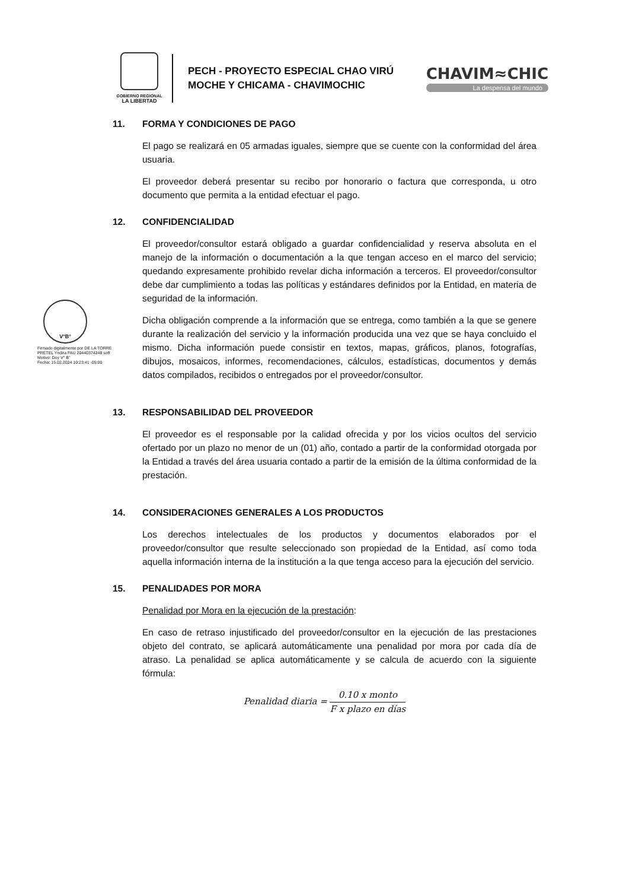GOBIERNO REGIONAL
LA LIBERTAD
PECH - PROYECTO ESPECIAL CHAO VIRÚ
MOCHE Y CHICAMA - CHAVIMOCHIC
CHAVIM≈CHIC
La despensa del mundo
V°B°
Firmado digitalmente por DE LA TORRE PRETEL Yndira FAU 20440374248 soft
Motivo: Doy V° B°
Fecha: 15.02.2024 10:23:41 -05:00
11. FORMA Y CONDICIONES DE PAGO
El pago se realizará en 05 armadas iguales, siempre que se cuente con la conformidad del área usuaria.
El proveedor deberá presentar su recibo por honorario o factura que corresponda, u otro documento que permita a la entidad efectuar el pago.
12. CONFIDENCIALIDAD
El proveedor/consultor estará obligado a guardar confidencialidad y reserva absoluta en el manejo de la información o documentación a la que tengan acceso en el marco del servicio; quedando expresamente prohibido revelar dicha información a terceros. El proveedor/consultor debe dar cumplimiento a todas las políticas y estándares definidos por la Entidad, en materia de seguridad de la información.
Dicha obligación comprende a la información que se entrega, como también a la que se genere durante la realización del servicio y la información producida una vez que se haya concluido el mismo. Dicha información puede consistir en textos, mapas, gráficos, planos, fotografías, dibujos, mosaicos, informes, recomendaciones, cálculos, estadísticas, documentos y demás datos compilados, recibidos o entregados por el proveedor/consultor.
13. RESPONSABILIDAD DEL PROVEEDOR
El proveedor es el responsable por la calidad ofrecida y por los vicios ocultos del servicio ofertado por un plazo no menor de un (01) año, contado a partir de la conformidad otorgada por la Entidad a través del área usuaria contado a partir de la emisión de la última conformidad de la prestación.
14. CONSIDERACIONES GENERALES A LOS PRODUCTOS
Los derechos intelectuales de los productos y documentos elaborados por el proveedor/consultor que resulte seleccionado son propiedad de la Entidad, así como toda aquella información interna de la institución a la que tenga acceso para la ejecución del servicio.
15. PENALIDADES POR MORA
Penalidad por Mora en la ejecución de la prestación:
En caso de retraso injustificado del proveedor/consultor en la ejecución de las prestaciones objeto del contrato, se aplicará automáticamente una penalidad por mora por cada día de atraso. La penalidad se aplica automáticamente y se calcula de acuerdo con la siguiente fórmula:
Penalidad diaria =
0.10 x monto
F x plazo en días